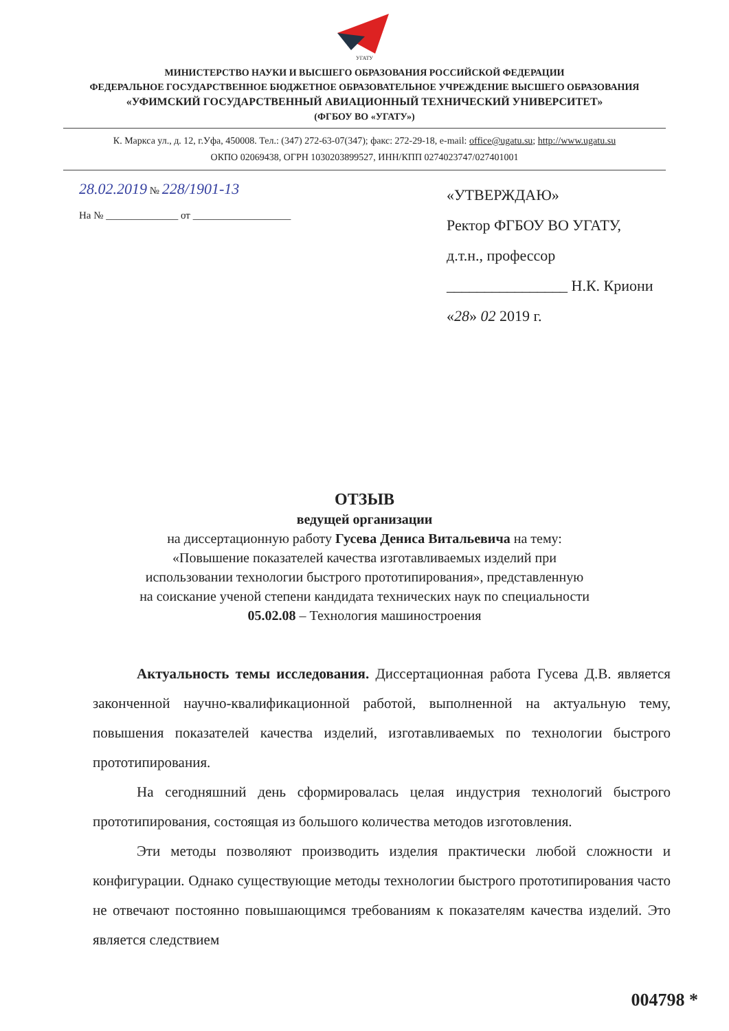УГАТУ
МИНИСТЕРСТВО НАУКИ И ВЫСШЕГО ОБРАЗОВАНИЯ РОССИЙСКОЙ ФЕДЕРАЦИИ
ФЕДЕРАЛЬНОЕ ГОСУДАРСТВЕННОЕ БЮДЖЕТНОЕ ОБРАЗОВАТЕЛЬНОЕ УЧРЕЖДЕНИЕ ВЫСШЕГО ОБРАЗОВАНИЯ
«УФИМСКИЙ ГОСУДАРСТВЕННЫЙ АВИАЦИОННЫЙ ТЕХНИЧЕСКИЙ УНИВЕРСИТЕТ»
(ФГБОУ ВО «УГАТУ»)
К. Маркса ул., д. 12, г.Уфа, 450008. Тел.: (347) 272-63-07(347); факс: 272-29-18, e-mail: office@ugatu.su; http://www.ugatu.su
ОКПО 02069438, ОГРН 1030203899527, ИНН/КПП 0274023747/027401001
28.02.2019 № 228/1901-13
На № ______________ от ___________________
«УТВЕРЖДАЮ»
Ректор ФГБОУ ВО УГАТУ,
д.т.н., профессор
________________ Н.К. Криони
«28» 02 2019 г.
ОТЗЫВ
ведущей организации
на диссертационную работу Гусева Дениса Витальевича на тему:
«Повышение показателей качества изготавливаемых изделий при
использовании технологии быстрого прототипирования», представленную
на соискание ученой степени кандидата технических наук по специальности
05.02.08 – Технология машиностроения
Актуальность темы исследования. Диссертационная работа Гусева Д.В. является законченной научно-квалификационной работой, выполненной на актуальную тему, повышения показателей качества изделий, изготавливаемых по технологии быстрого прототипирования.
На сегодняшний день сформировалась целая индустрия технологий быстрого прототипирования, состоящая из большого количества методов изготовления.
Эти методы позволяют производить изделия практически любой сложности и конфигурации. Однако существующие методы технологии быстрого прототипирования часто не отвечают постоянно повышающимся требованиям к показателям качества изделий. Это является следствием
004798 *